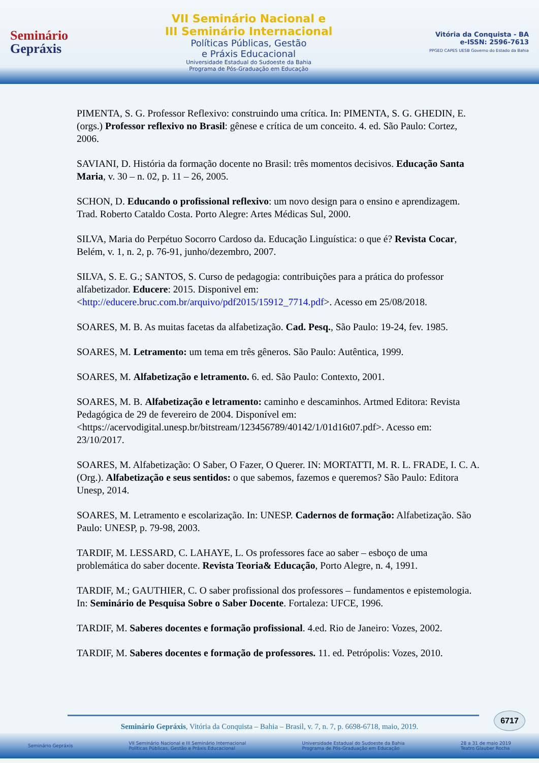Seminário
Gepráxis
VII Seminário Nacional e
III Seminário Internacional
Políticas Públicas, Gestão
e Práxis Educacional
Universidade Estadual do Sudoeste da Bahia
Programa de Pós-Graduação em Educação
Vitória da Conquista - BA
e-ISSN: 2596-7613
PPGED CAPES UESB Governo do Estado da Bahia
PIMENTA, S. G. Professor Reflexivo: construindo uma crítica. In: PIMENTA, S. G. GHEDIN, E. (orgs.) Professor reflexivo no Brasil: gênese e crítica de um conceito. 4. ed. São Paulo: Cortez, 2006.
SAVIANI, D. História da formação docente no Brasil: três momentos decisivos. Educação Santa Maria, v. 30 – n. 02, p. 11 – 26, 2005.
SCHON, D. Educando o profissional reflexivo: um novo design para o ensino e aprendizagem. Trad. Roberto Cataldo Costa. Porto Alegre: Artes Médicas Sul, 2000.
SILVA, Maria do Perpétuo Socorro Cardoso da. Educação Linguística: o que é? Revista Cocar, Belém, v. 1, n. 2, p. 76-91, junho/dezembro, 2007.
SILVA, S. E. G.; SANTOS, S. Curso de pedagogia: contribuições para a prática do professor alfabetizador. Educere: 2015. Disponivel em: <http://educere.bruc.com.br/arquivo/pdf2015/15912_7714.pdf>. Acesso em 25/08/2018.
SOARES, M. B. As muitas facetas da alfabetização. Cad. Pesq., São Paulo: 19-24, fev. 1985.
SOARES, M. Letramento: um tema em três gêneros. São Paulo: Autêntica, 1999.
SOARES, M. Alfabetização e letramento. 6. ed. São Paulo: Contexto, 2001.
SOARES, M. B. Alfabetização e letramento: caminho e descaminhos. Artmed Editora: Revista Pedagógica de 29 de fevereiro de 2004. Disponível em:<https://acervodigital.unesp.br/bitstream/123456789/40142/1/01d16t07.pdf>. Acesso em: 23/10/2017.
SOARES, M. Alfabetização: O Saber, O Fazer, O Querer. IN: MORTATTI, M. R. L. FRADE, I. C. A. (Org.). Alfabetização e seus sentidos: o que sabemos, fazemos e queremos? São Paulo: Editora Unesp, 2014.
SOARES, M. Letramento e escolarização. In: UNESP. Cadernos de formação: Alfabetização. São Paulo: UNESP, p. 79-98, 2003.
TARDIF, M. LESSARD, C. LAHAYE, L. Os professores face ao saber – esboço de uma problemática do saber docente. Revista Teoria& Educação, Porto Alegre, n. 4, 1991.
TARDIF, M.; GAUTHIER, C. O saber profissional dos professores – fundamentos e epistemologia. In: Seminário de Pesquisa Sobre o Saber Docente. Fortaleza: UFCE, 1996.
TARDIF, M. Saberes docentes e formação profissional. 4.ed. Rio de Janeiro: Vozes, 2002.
TARDIF, M. Saberes docentes e formação de professores. 11. ed. Petrópolis: Vozes, 2010.
6717
Seminário Gepráxis, Vitória da Conquista – Bahia – Brasil, v. 7, n. 7, p. 6698-6718, maio, 2019.
Seminário Gepráxis VII Seminário Nacional e III Seminário Internacional
Políticas Públicas, Gestão e Práxis Educacional Universidade Estadual do Sudoeste da Bahia
Programa de Pós-Graduação em Educação 28 a 31 de maio 2019
Teatro Glauber Rocha